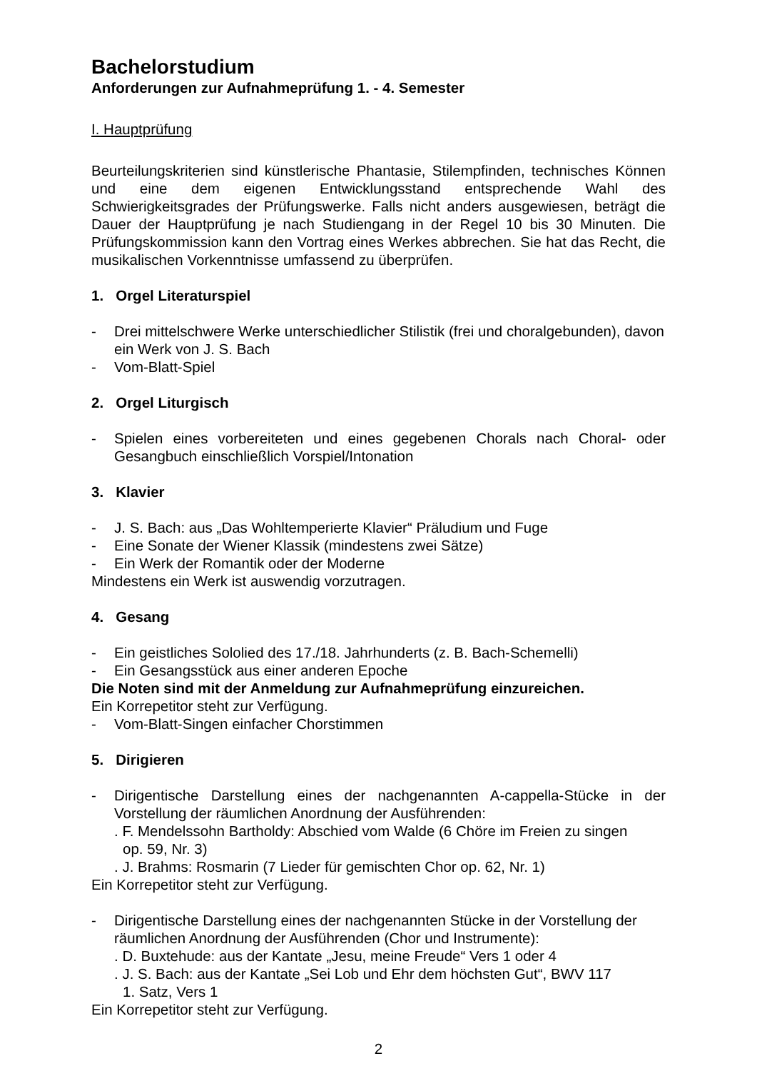Bachelorstudium
Anforderungen zur Aufnahmeprüfung 1. - 4. Semester
I. Hauptprüfung
Beurteilungskriterien sind künstlerische Phantasie, Stilempfinden, technisches Können und eine dem eigenen Entwicklungsstand entsprechende Wahl des Schwierigkeitsgrades der Prüfungswerke. Falls nicht anders ausgewiesen, beträgt die Dauer der Hauptprüfung je nach Studiengang in der Regel 10 bis 30 Minuten. Die Prüfungskommission kann den Vortrag eines Werkes abbrechen. Sie hat das Recht, die musikalischen Vorkenntnisse umfassend zu überprüfen.
1. Orgel Literaturspiel
- Drei mittelschwere Werke unterschiedlicher Stilistik (frei und choralgebunden), davon ein Werk von J. S. Bach
- Vom-Blatt-Spiel
2. Orgel Liturgisch
- Spielen eines vorbereiteten und eines gegebenen Chorals nach Choral- oder Gesangbuch einschließlich Vorspiel/Intonation
3. Klavier
- J. S. Bach: aus „Das Wohltemperierte Klavier“ Präludium und Fuge
- Eine Sonate der Wiener Klassik (mindestens zwei Sätze)
- Ein Werk der Romantik oder der Moderne
Mindestens ein Werk ist auswendig vorzutragen.
4. Gesang
- Ein geistliches Sololied des 17./18. Jahrhunderts (z. B. Bach-Schemelli)
- Ein Gesangsstück aus einer anderen Epoche
Die Noten sind mit der Anmeldung zur Aufnahmeprüfung einzureichen.
Ein Korrepetitor steht zur Verfügung.
- Vom-Blatt-Singen einfacher Chorstimmen
5. Dirigieren
- Dirigentische Darstellung eines der nachgenannten A-cappella-Stücke in der Vorstellung der räumlichen Anordnung der Ausführenden:
. F. Mendelssohn Bartholdy: Abschied vom Walde (6 Chöre im Freien zu singen
op. 59, Nr. 3)
. J. Brahms: Rosmarin (7 Lieder für gemischten Chor op. 62, Nr. 1)
Ein Korrepetitor steht zur Verfügung.
- Dirigentische Darstellung eines der nachgenannten Stücke in der Vorstellung der räumlichen Anordnung der Ausführenden (Chor und Instrumente):
. D. Buxtehude: aus der Kantate „Jesu, meine Freude“ Vers 1 oder 4
. J. S. Bach: aus der Kantate „Sei Lob und Ehr dem höchsten Gut“, BWV 117
1. Satz, Vers 1
Ein Korrepetitor steht zur Verfügung.
2